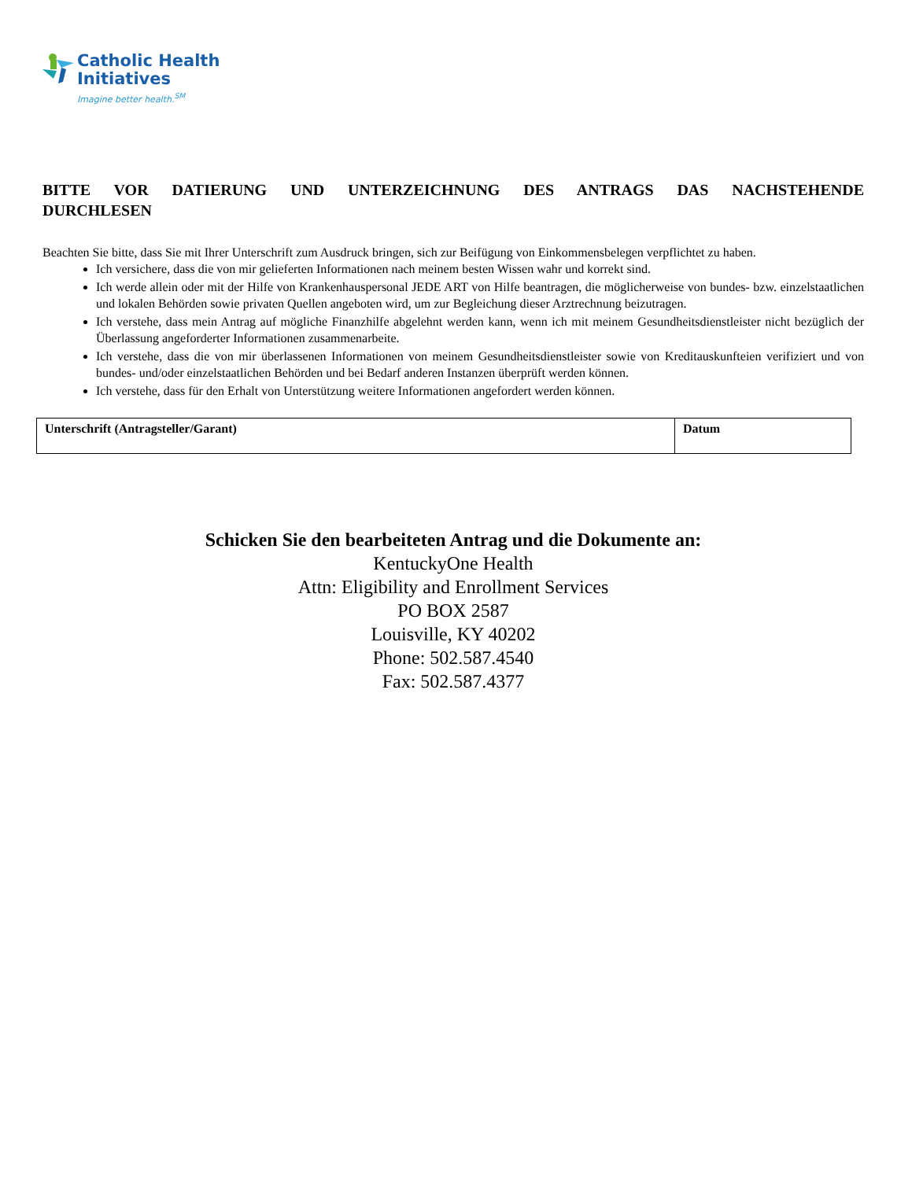Catholic Health
Initiatives
Imagine better health.<sup>SM</sup>
BITTE VOR DATIERUNG UND UNTERZEICHNUNG DES ANTRAGS DAS NACHSTEHENDE DURCHLESEN
Beachten Sie bitte, dass Sie mit Ihrer Unterschrift zum Ausdruck bringen, sich zur Beifügung von Einkommensbelegen verpflichtet zu haben.
Ich versichere, dass die von mir gelieferten Informationen nach meinem besten Wissen wahr und korrekt sind.
Ich werde allein oder mit der Hilfe von Krankenhauspersonal JEDE ART von Hilfe beantragen, die möglicherweise von bundes- bzw. einzelstaatlichen und lokalen Behörden sowie privaten Quellen angeboten wird, um zur Begleichung dieser Arztrechnung beizutragen.
Ich verstehe, dass mein Antrag auf mögliche Finanzhilfe abgelehnt werden kann, wenn ich mit meinem Gesundheitsdienstleister nicht bezüglich der Überlassung angeforderter Informationen zusammenarbeite.
Ich verstehe, dass die von mir überlassenen Informationen von meinem Gesundheitsdienstleister sowie von Kreditauskunfteien verifiziert und von bundes- und/oder einzelstaatlichen Behörden und bei Bedarf anderen Instanzen überprüft werden können.
Ich verstehe, dass für den Erhalt von Unterstützung weitere Informationen angefordert werden können.
| Unterschrift (Antragsteller/Garant) | Datum |
Schicken Sie den bearbeiteten Antrag und die Dokumente an:
KentuckyOne Health
Attn: Eligibility and Enrollment Services
PO BOX 2587
Louisville, KY 40202
Phone: 502.587.4540
Fax: 502.587.4377